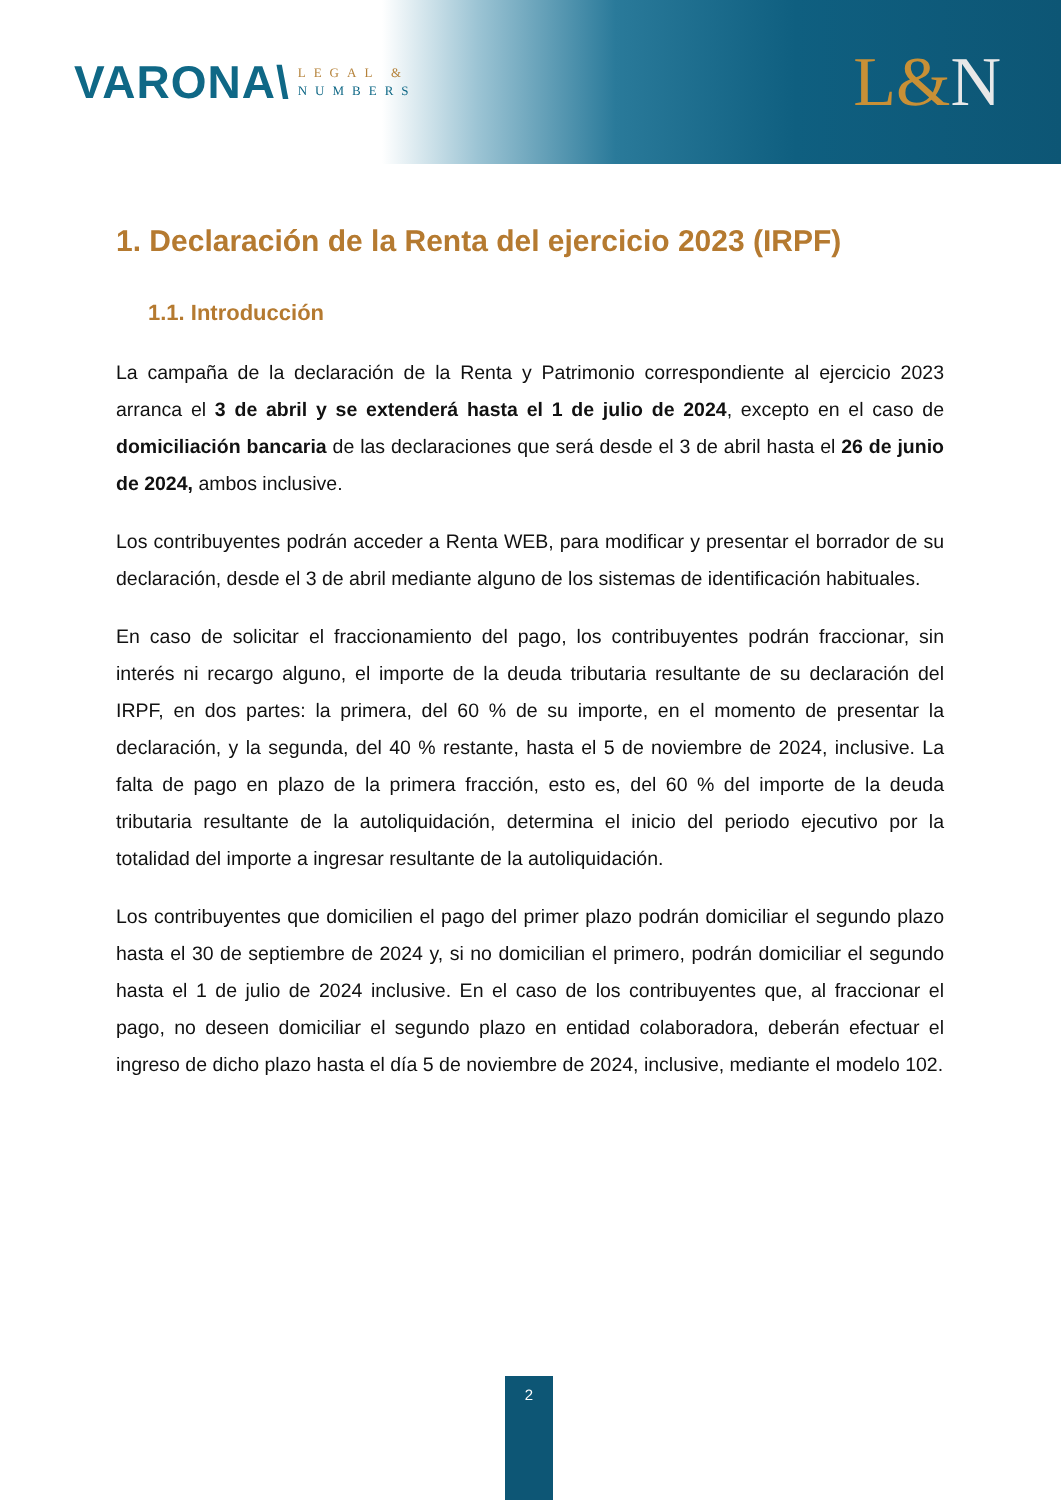VARONA\
LEGAL &
NUMBERS
L&N
1. Declaración de la Renta del ejercicio 2023 (IRPF)
1.1. Introducción
La campaña de la declaración de la Renta y Patrimonio correspondiente al ejercicio 2023 arranca el 3 de abril y se extenderá hasta el 1 de julio de 2024, excepto en el caso de domiciliación bancaria de las declaraciones que será desde el 3 de abril hasta el 26 de junio de 2024, ambos inclusive.
Los contribuyentes podrán acceder a Renta WEB, para modificar y presentar el borrador de su declaración, desde el 3 de abril mediante alguno de los sistemas de identificación habituales.
En caso de solicitar el fraccionamiento del pago, los contribuyentes podrán fraccionar, sin interés ni recargo alguno, el importe de la deuda tributaria resultante de su declaración del IRPF, en dos partes: la primera, del 60 % de su importe, en el momento de presentar la declaración, y la segunda, del 40 % restante, hasta el 5 de noviembre de 2024, inclusive. La falta de pago en plazo de la primera fracción, esto es, del 60 % del importe de la deuda tributaria resultante de la autoliquidación, determina el inicio del periodo ejecutivo por la totalidad del importe a ingresar resultante de la autoliquidación.
Los contribuyentes que domicilien el pago del primer plazo podrán domiciliar el segundo plazo hasta el 30 de septiembre de 2024 y, si no domicilian el primero, podrán domiciliar el segundo hasta el 1 de julio de 2024 inclusive. En el caso de los contribuyentes que, al fraccionar el pago, no deseen domiciliar el segundo plazo en entidad colaboradora, deberán efectuar el ingreso de dicho plazo hasta el día 5 de noviembre de 2024, inclusive, mediante el modelo 102.
2